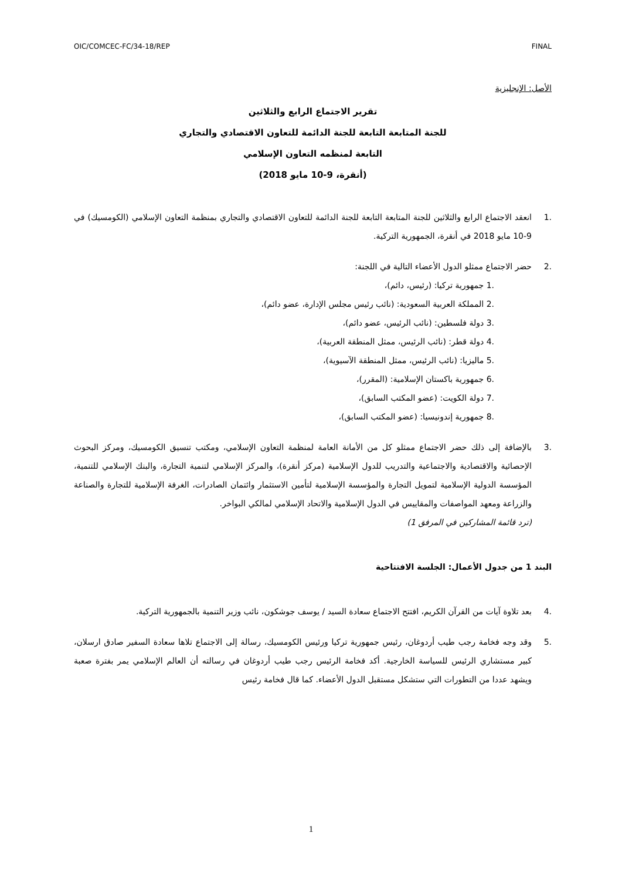OIC/COMCEC-FC/34-18/REP FINAL
الأصل: الإنجليزية
تقرير الاجتماع الرابع والثلاثين
للجنة المتابعة التابعة للجنة الدائمة للتعاون الاقتصادي والتجاري
التابعة لمنظمه التعاون الإسلامي
(أنقرة، 9-10 مايو 2018)
.1 انعقد الاجتماع الرابع والثلاثين للجنة المتابعة التابعة للجنة الدائمة للتعاون الاقتصادي والتجاري بمنظمة التعاون الإسلامي (الكومسيك) في 9-10 مايو 2018 في أنقرة، الجمهورية التركية.
.2 حضر الاجتماع ممثلو الدول الأعضاء التالية في اللجنة:
.1 جمهورية تركيا: (رئيس، دائم)،
.2 المملكة العربية السعودية: (نائب رئيس مجلس الإدارة، عضو دائم)،
.3 دولة فلسطين: (نائب الرئيس، عضو دائم)،
.4 دولة قطر: (نائب الرئيس، ممثل المنطقة العربية)،
.5 ماليزيا: (نائب الرئيس، ممثل المنطقة الآسيوية)،
.6 جمهورية باكستان الإسلامية: (المقرر)،
.7 دولة الكويت: (عضو المكتب السابق)،
.8 جمهورية إندونيسيا: (عضو المكتب السابق)،
.3 بالإضافة إلى ذلك حضر الاجتماع ممثلو كل من الأمانة العامة لمنظمة التعاون الإسلامي، ومكتب تنسيق الكومسيك، ومركز البحوث الإحصائية والاقتصادية والاجتماعية والتدريب للدول الإسلامية (مركز أنقرة)، والمركز الإسلامي لتنمية التجارة، والبنك الإسلامي للتنمية، المؤسسة الدولية الإسلامية لتمويل التجارة والمؤسسة الإسلامية لتأمين الاستثمار وائتمان الصادرات، الغرفة الإسلامية للتجارة والصناعة والزراعة ومعهد المواصفات والمقاييس في الدول الإسلامية والاتحاد الإسلامي لمالكي البواخر.
(ترد قائمة المشاركين في المرفق 1)
البند 1 من جدول الأعمال: الجلسة الافتتاحية
.4 بعد تلاوة آيات من القرآن الكريم، افتتح الاجتماع سعادة السيد / يوسف جوشكون، نائب وزير التنمية بالجمهورية التركية.
.5 وقد وجه فخامة رجب طيب أردوغان، رئيس جمهورية تركيا ورئيس الكومسيك، رسالة إلى الاجتماع تلاها سعادة السفير صادق ارسلان، كبير مستشاري الرئيس للسياسة الخارجية. أكد فخامة الرئيس رجب طيب أردوغان في رسالته أن العالم الإسلامي يمر بفترة صعبة ويشهد عددا من التطورات التي ستشكل مستقبل الدول الأعضاء. كما قال فخامة رئيس
1